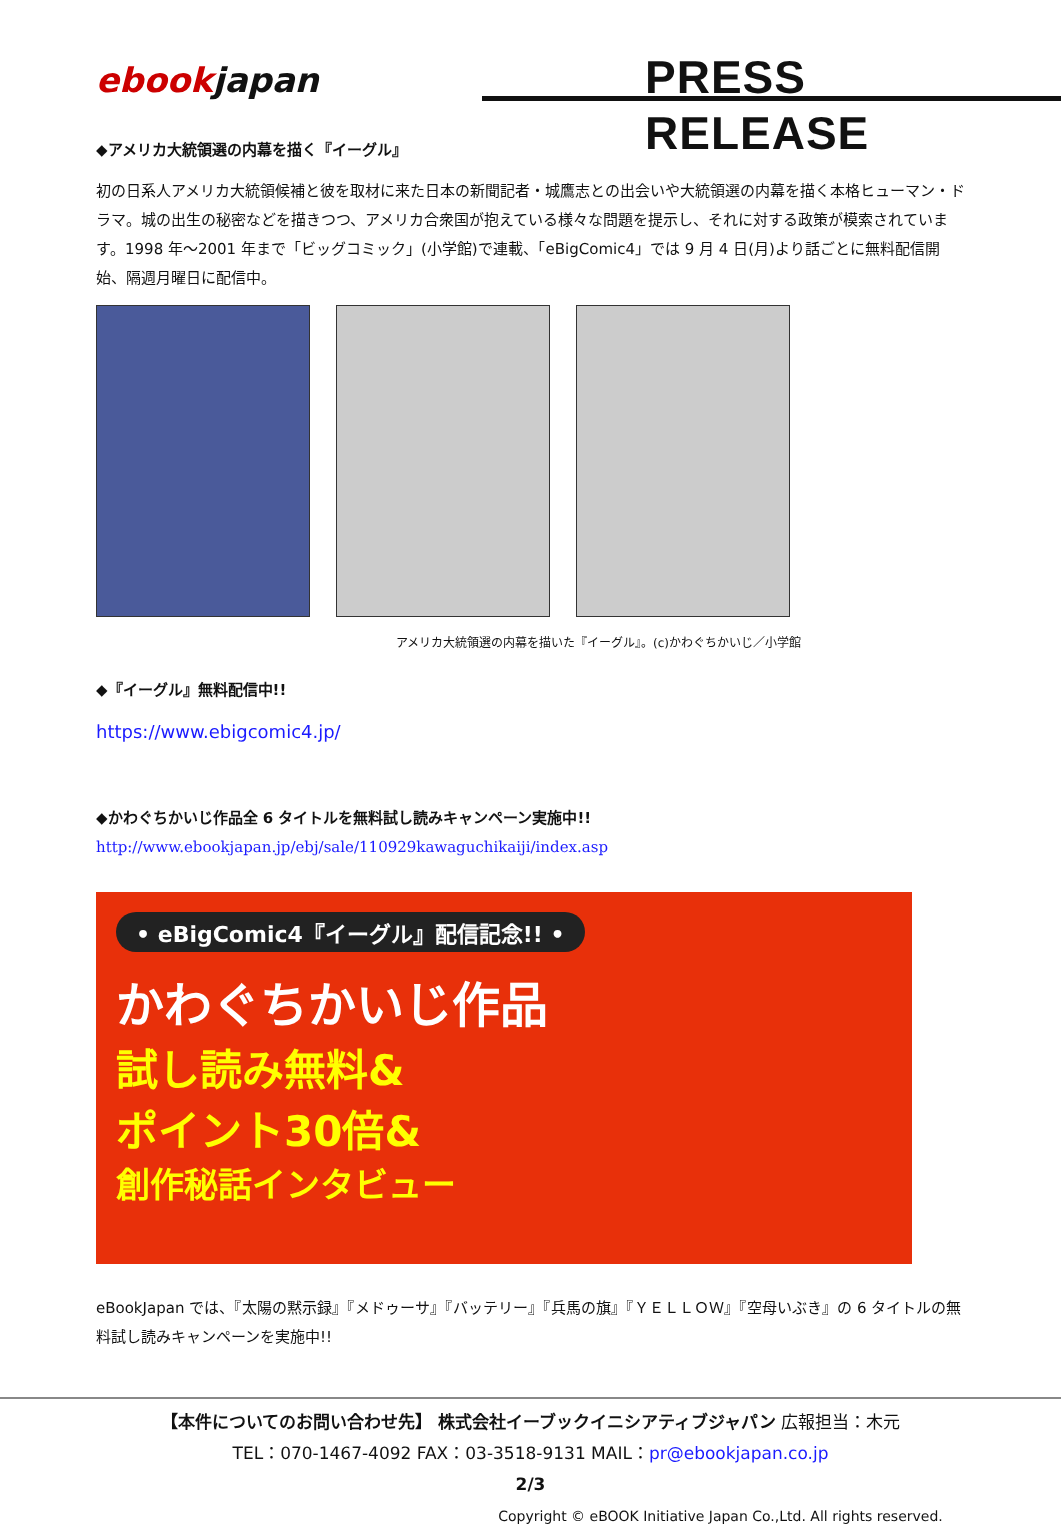ebookjapan PRESS　RELEASE
◆アメリカ大統領選の内幕を描く『イーグル』
初の日系人アメリカ大統領候補と彼を取材に来た日本の新聞記者・城鷹志との出会いや大統領選の内幕を描く本格ヒューマン・ドラマ。城の出生の秘密などを描きつつ、アメリカ合衆国が抱えている様々な問題を提示し、それに対する政策が模索されています。1998 年～2001 年まで「ビッグコミック」(小学館)で連載、「eBigComic4」では 9 月 4 日(月)より話ごとに無料配信開始、隔週月曜日に配信中。
アメリカ大統領選の内幕を描いた『イーグル』。(c)かわぐちかいじ／小学館
◆『イーグル』無料配信中!!
https://www.ebigcomic4.jp/
◆かわぐちかいじ作品全 6 タイトルを無料試し読みキャンペーン実施中!!
http://www.ebookjapan.jp/ebj/sale/110929kawaguchikaiji/index.asp
• eBigComic4『イーグル』配信記念!! •
かわぐちかいじ作品
試し読み無料&
ポイント30倍&
創作秘話インタビュー
eBookJapan では、『太陽の黙示録』『メドゥーサ』『バッテリー』『兵馬の旗』『ＹＥＬＬＯＷ』『空母いぶき』の 6 タイトルの無料試し読みキャンペーンを実施中!!
【本件についてのお問い合わせ先】 株式会社イーブックイニシアティブジャパン 広報担当：木元
TEL：070-1467-4092 FAX：03-3518-9131 MAIL：pr@ebookjapan.co.jp
2/3
Copyright © eBOOK Initiative Japan Co.,Ltd. All rights reserved.